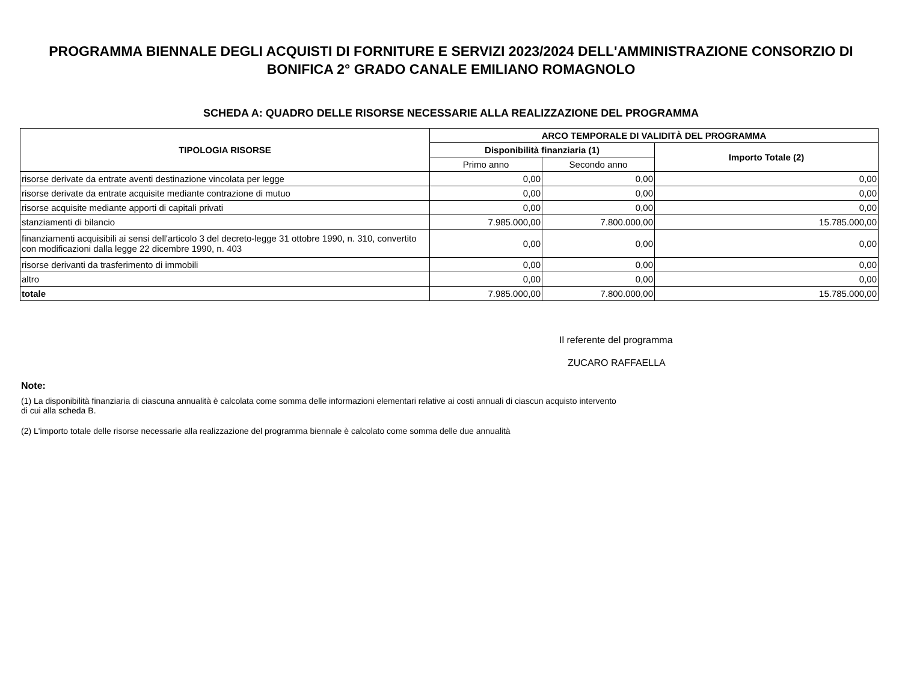PROGRAMMA BIENNALE DEGLI ACQUISTI DI FORNITURE E SERVIZI 2023/2024 DELL'AMMINISTRAZIONE CONSORZIO DI BONIFICA 2° GRADO CANALE EMILIANO ROMAGNOLO
SCHEDA A: QUADRO DELLE RISORSE NECESSARIE ALLA REALIZZAZIONE DEL PROGRAMMA
| TIPOLOGIA RISORSE | ARCO TEMPORALE DI VALIDITÀ DEL PROGRAMMA | | |
| --- | --- | --- | --- |
| | Disponibilità finanziaria (1) | | Importo Totale (2) |
| | Primo anno | Secondo anno | |
| risorse derivate da entrate aventi destinazione vincolata per legge | 0,00 | 0,00 | 0,00 |
| risorse derivate da entrate acquisite mediante contrazione di mutuo | 0,00 | 0,00 | 0,00 |
| risorse acquisite mediante apporti di capitali privati | 0,00 | 0,00 | 0,00 |
| stanziamenti di bilancio | 7.985.000,00 | 7.800.000,00 | 15.785.000,00 |
| finanziamenti acquisibili ai sensi dell'articolo 3 del decreto-legge 31 ottobre 1990, n. 310, convertito con modificazioni dalla legge 22 dicembre 1990, n. 403 | 0,00 | 0,00 | 0,00 |
| risorse derivanti da trasferimento di immobili | 0,00 | 0,00 | 0,00 |
| altro | 0,00 | 0,00 | 0,00 |
| totale | 7.985.000,00 | 7.800.000,00 | 15.785.000,00 |
Il referente del programma
ZUCARO RAFFAELLA
Note:
(1) La disponibilità finanziaria di ciascuna annualità è calcolata come somma delle informazioni elementari relative ai costi annuali di ciascun acquisto intervento di cui alla scheda B.
(2) L'importo totale delle risorse necessarie alla realizzazione del programma biennale è calcolato come somma delle due annualità